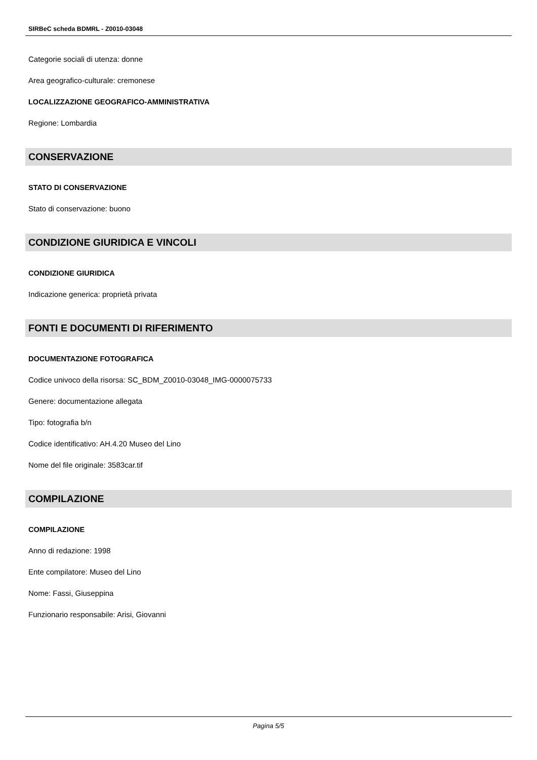SIRBeC scheda BDMRL - Z0010-03048
Categorie sociali di utenza: donne
Area geografico-culturale: cremonese
LOCALIZZAZIONE GEOGRAFICO-AMMINISTRATIVA
Regione: Lombardia
CONSERVAZIONE
STATO DI CONSERVAZIONE
Stato di conservazione: buono
CONDIZIONE GIURIDICA E VINCOLI
CONDIZIONE GIURIDICA
Indicazione generica: proprietà privata
FONTI E DOCUMENTI DI RIFERIMENTO
DOCUMENTAZIONE FOTOGRAFICA
Codice univoco della risorsa: SC_BDM_Z0010-03048_IMG-0000075733
Genere: documentazione allegata
Tipo: fotografia b/n
Codice identificativo: AH.4.20 Museo del Lino
Nome del file originale: 3583car.tif
COMPILAZIONE
COMPILAZIONE
Anno di redazione: 1998
Ente compilatore: Museo del Lino
Nome: Fassi, Giuseppina
Funzionario responsabile: Arisi, Giovanni
Pagina 5/5